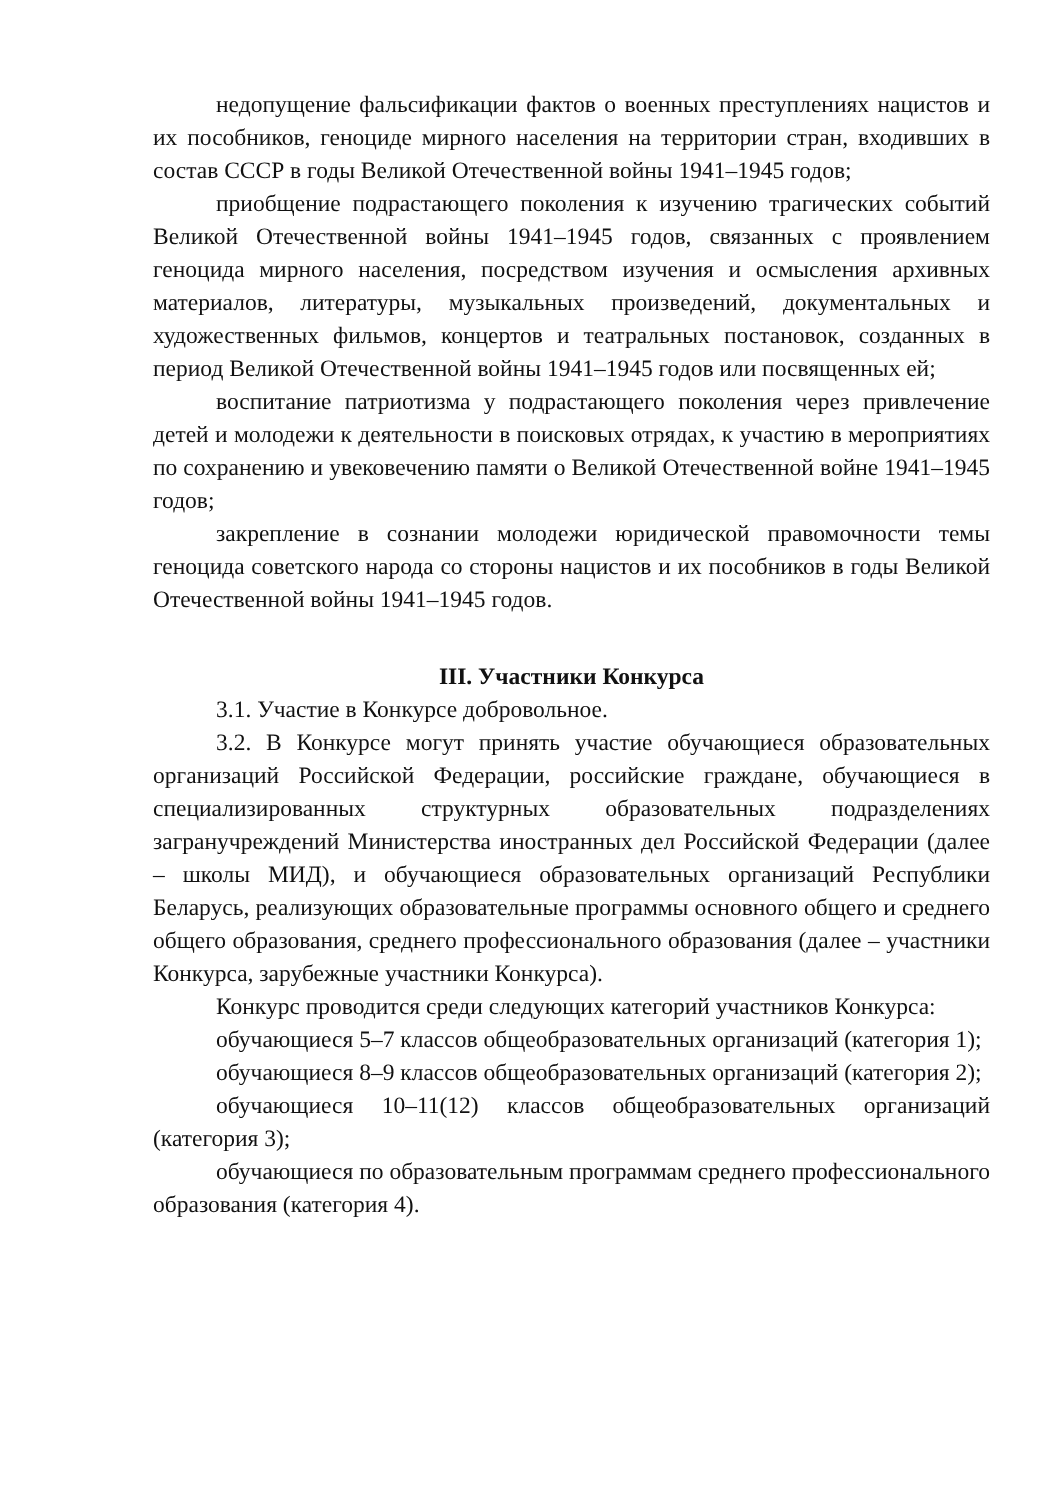недопущение фальсификации фактов о военных преступлениях нацистов и их пособников, геноциде мирного населения на территории стран, входивших в состав СССР в годы Великой Отечественной войны 1941–1945 годов;
приобщение подрастающего поколения к изучению трагических событий Великой Отечественной войны 1941–1945 годов, связанных с проявлением геноцида мирного населения, посредством изучения и осмысления архивных материалов, литературы, музыкальных произведений, документальных и художественных фильмов, концертов и театральных постановок, созданных в период Великой Отечественной войны 1941–1945 годов или посвященных ей;
воспитание патриотизма у подрастающего поколения через привлечение детей и молодежи к деятельности в поисковых отрядах, к участию в мероприятиях по сохранению и увековечению памяти о Великой Отечественной войне 1941–1945 годов;
закрепление в сознании молодежи юридической правомочности темы геноцида советского народа со стороны нацистов и их пособников в годы Великой Отечественной войны 1941–1945 годов.
III. Участники Конкурса
3.1. Участие в Конкурсе добровольное.
3.2. В Конкурсе могут принять участие обучающиеся образовательных организаций Российской Федерации, российские граждане, обучающиеся в специализированных структурных образовательных подразделениях загранучреждений Министерства иностранных дел Российской Федерации (далее – школы МИД), и обучающиеся образовательных организаций Республики Беларусь, реализующих образовательные программы основного общего и среднего общего образования, среднего профессионального образования (далее – участники Конкурса, зарубежные участники Конкурса).
Конкурс проводится среди следующих категорий участников Конкурса:
обучающиеся 5–7 классов общеобразовательных организаций (категория 1);
обучающиеся 8–9 классов общеобразовательных организаций (категория 2);
обучающиеся 10–11(12) классов общеобразовательных организаций (категория 3);
обучающиеся по образовательным программам среднего профессионального образования (категория 4).